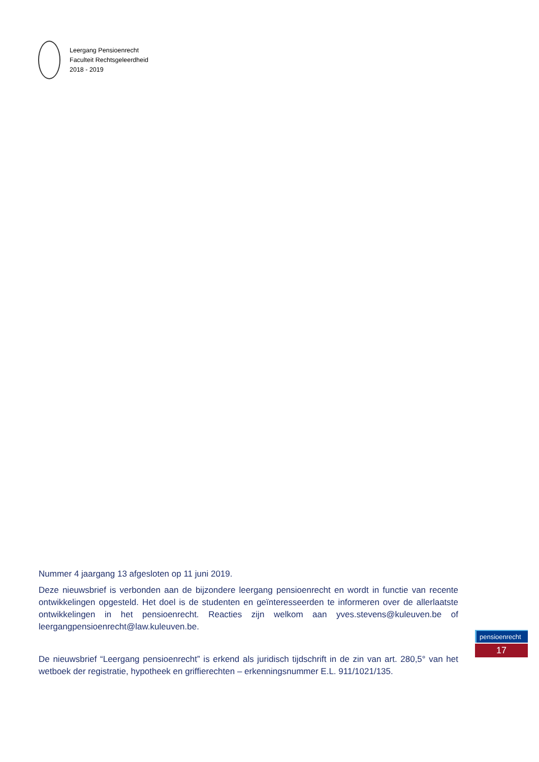Leergang Pensioenrecht
Faculteit Rechtsgeleerdheid
2018 - 2019
Nummer 4 jaargang 13 afgesloten op 11 juni 2019.
Deze nieuwsbrief is verbonden aan de bijzondere leergang pensioenrecht en wordt in functie van recente ontwikkelingen opgesteld. Het doel is de studenten en geïnteresseerden te informeren over de allerlaatste ontwikkelingen in het pensioenrecht. Reacties zijn welkom aan yves.stevens@kuleuven.be of leergangpensioenrecht@law.kuleuven.be.
De nieuwsbrief “Leergang pensioenrecht” is erkend als juridisch tijdschrift in de zin van art. 280,5° van het wetboek der registratie, hypotheek en griffierechten – erkenningsnummer E.L. 911/1021/135.
pensioenrecht
17